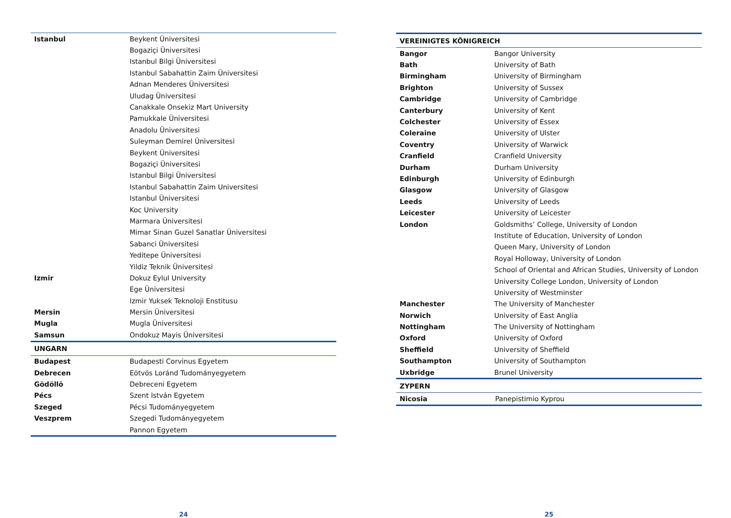| Istanbul | Beykent Üniversitesi |
| | Bogaziçi Üniversitesi |
| | Istanbul Bilgi Üniversitesi |
| | Istanbul Sabahattin Zaim Üniversitesi |
| | Adnan Menderes Üniversitesi |
| | Uludag Üniversitesi |
| | Canakkale Onsekiz Mart University |
| | Pamukkale Üniversitesi |
| | Anadolu Üniversitesi |
| | Suleyman Demirel Üniversitesi |
| | Beykent Üniversitesi |
| | Bogaziçi Üniversitesi |
| | Istanbul Bilgi Üniversitesi |
| | Istanbul Sabahattin Zaim Universitesi |
| | Istanbul Üniversitesi |
| | Koc University |
| | Marmara Üniversitesi |
| | Mimar Sinan Guzel Sanatlar Üniversitesi |
| | Sabanci Üniversitesi |
| | Yeditepe Üniversitesi |
| | Yildiz Teknik Üniversitesi |
| Izmir | Dokuz Eylul University |
| | Ege Üniversitesi |
| | Izmir Yuksek Teknoloji Enstitusu |
| Mersin | Mersin Üniversitesi |
| Mugla | Mugla Üniversitesi |
| Samsun | Ondokuz Mayis Üniversitesi |
| UNGARN | |
| --- | --- |
| Budapest | Budapesti Corvinus Egyetem |
| Debrecen | Eötvös Loránd Tudományegyetem |
| Gödöllö | Debreceni Egyetem |
| Pécs | Szent István Egyetem |
| Szeged | Pécsi Tudományegyetem |
| Veszprem | Szegedi Tudományegyetem |
| | Pannon Egyetem |
24
| VEREINIGTES KÖNIGREICH | |
| --- | --- |
| Bangor | Bangor University |
| Bath | University of Bath |
| Birmingham | University of Birmingham |
| Brighton | University of Sussex |
| Cambridge | University of Cambridge |
| Canterbury | University of Kent |
| Colchester | University of Essex |
| Coleraine | University of Ulster |
| Coventry | University of Warwick |
| Cranfield | Cranfield University |
| Durham | Durham University |
| Edinburgh | University of Edinburgh |
| Glasgow | University of Glasgow |
| Leeds | University of Leeds |
| Leicester | University of Leicester |
| London | Goldsmiths’ College, University of London |
| | Institute of Education, University of London |
| | Queen Mary, University of London |
| | Royal Holloway, University of London |
| | School of Oriental and African Studies, University of London |
| | University College London, University of London |
| | University of Westminster |
| Manchester | The University of Manchester |
| Norwich | University of East Anglia |
| Nottingham | The University of Nottingham |
| Oxford | University of Oxford |
| Sheffield | University of Sheffield |
| Southampton | University of Southampton |
| Uxbridge | Brunel University |
| ZYPERN | |
| --- | --- |
| Nicosia | Panepistimio Kyprou |
25